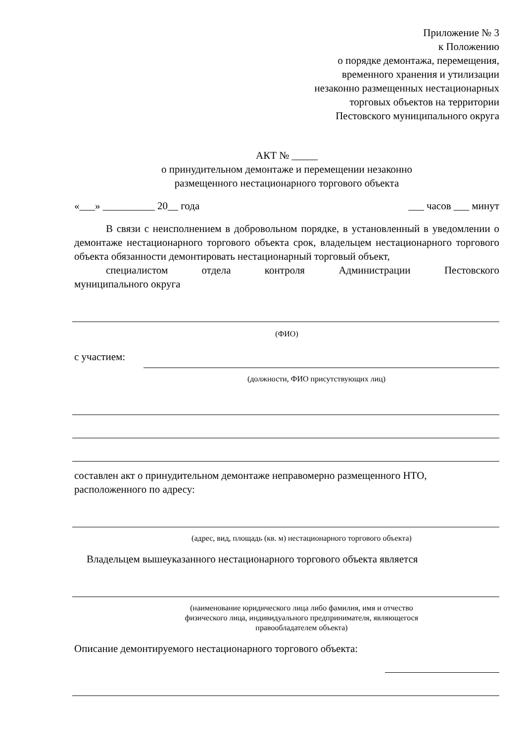Приложение № 3
к Положению
о порядке демонтажа, перемещения,
временного хранения и утилизации
незаконно размещенных нестационарных
торговых объектов на территории
Пестовского муниципального округа
АКТ № _____
о принудительном демонтаже и перемещении незаконно
размещенного нестационарного торгового объекта
«___» __________ 20__ года ___ часов ___ минут
В связи с неисполнением в добровольном порядке, в установленный в уведомлении о демонтаже нестационарного торгового объекта срок, владельцем нестационарного торгового объекта обязанности демонтировать нестационарный торговый объект,
специалистом отдела контроля Администрации Пестовского
муниципального округа
(ФИО)
с участием:
(должности, ФИО присутствующих лиц)
составлен акт о принудительном демонтаже неправомерно размещенного НТО, расположенного по адресу:
(адрес, вид, площадь (кв. м) нестационарного торгового объекта)
Владельцем вышеуказанного нестационарного торгового объекта является
(наименование юридического лица либо фамилия, имя и отчество
физического лица, индивидуального предпринимателя, являющегося
правообладателем объекта)
Описание демонтируемого нестационарного торгового объекта: